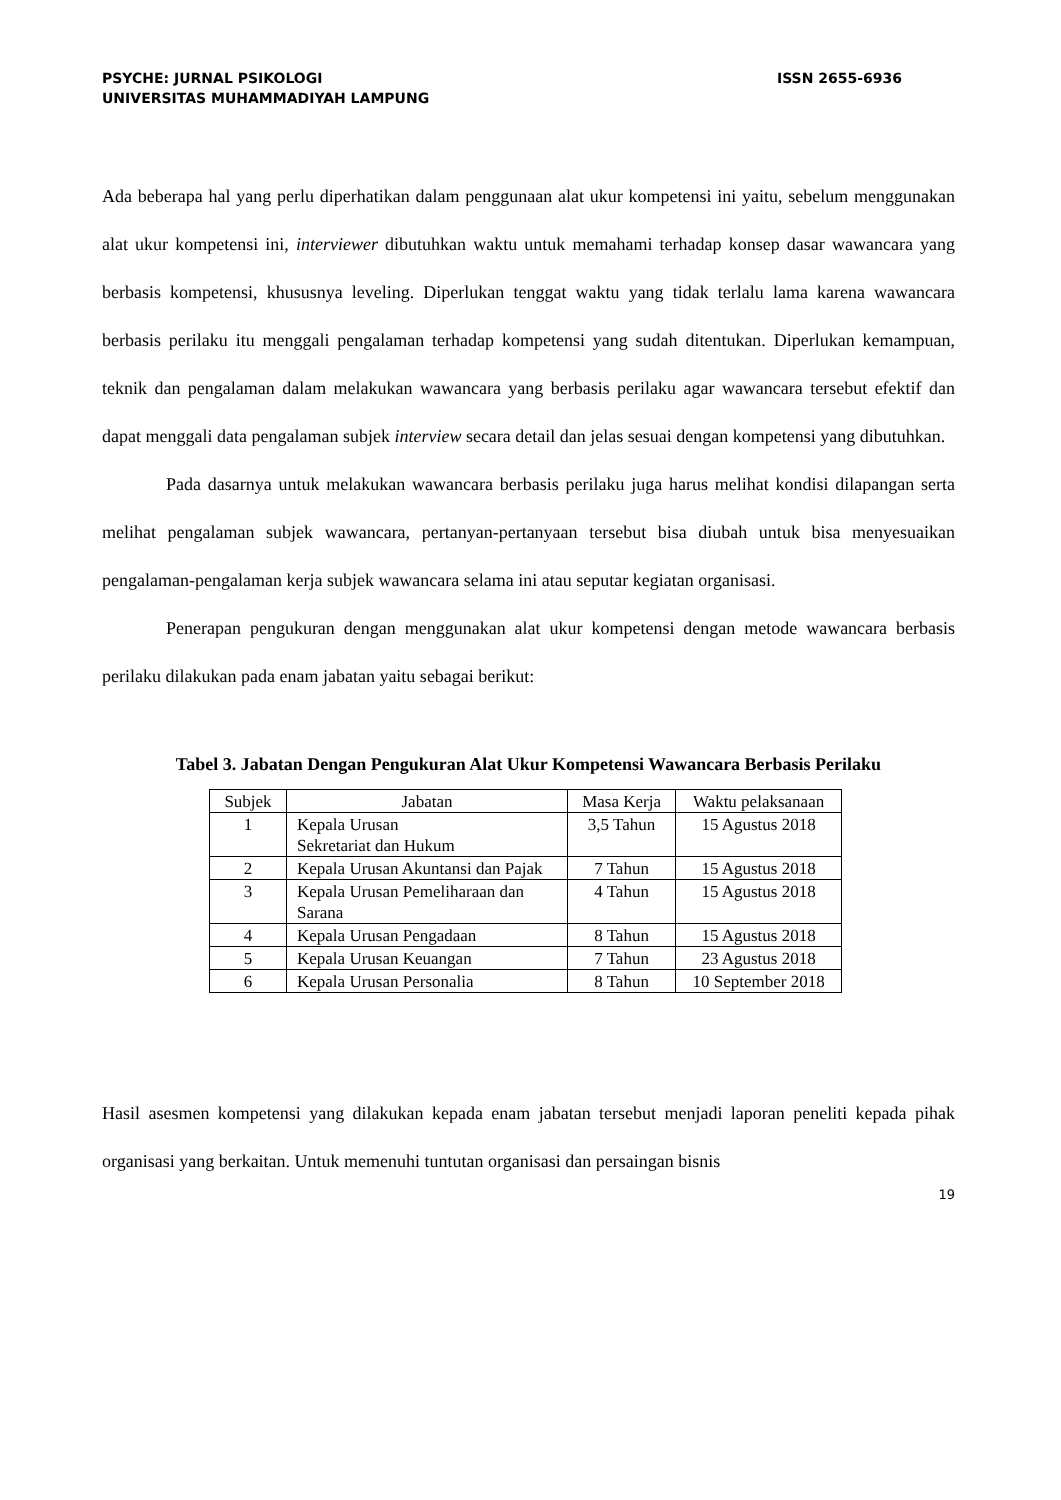PSYCHE: JURNAL PSIKOLOGI ISSN 2655-6936
UNIVERSITAS MUHAMMADIYAH LAMPUNG
Ada beberapa hal yang perlu diperhatikan dalam penggunaan alat ukur kompetensi ini yaitu, sebelum menggunakan alat ukur kompetensi ini, interviewer dibutuhkan waktu untuk memahami terhadap konsep dasar wawancara yang berbasis kompetensi, khususnya leveling. Diperlukan tenggat waktu yang tidak terlalu lama karena wawancara berbasis perilaku itu menggali pengalaman terhadap kompetensi yang sudah ditentukan. Diperlukan kemampuan, teknik dan pengalaman dalam melakukan wawancara yang berbasis perilaku agar wawancara tersebut efektif dan dapat menggali data pengalaman subjek interview secara detail dan jelas sesuai dengan kompetensi yang dibutuhkan.
Pada dasarnya untuk melakukan wawancara berbasis perilaku juga harus melihat kondisi dilapangan serta melihat pengalaman subjek wawancara, pertanyan-pertanyaan tersebut bisa diubah untuk bisa menyesuaikan pengalaman-pengalaman kerja subjek wawancara selama ini atau seputar kegiatan organisasi.
Penerapan pengukuran dengan menggunakan alat ukur kompetensi dengan metode wawancara berbasis perilaku dilakukan pada enam jabatan yaitu sebagai berikut:
Tabel 3. Jabatan Dengan Pengukuran Alat Ukur Kompetensi Wawancara Berbasis Perilaku
| Subjek | Jabatan | Masa Kerja | Waktu pelaksanaan |
| 1 | Kepala Urusan Sekretariat dan Hukum | 3,5 Tahun | 15 Agustus 2018 |
| 2 | Kepala Urusan Akuntansi dan Pajak | 7 Tahun | 15 Agustus 2018 |
| 3 | Kepala Urusan Pemeliharaan dan Sarana | 4 Tahun | 15 Agustus 2018 |
| 4 | Kepala Urusan Pengadaan | 8 Tahun | 15 Agustus 2018 |
| 5 | Kepala Urusan Keuangan | 7 Tahun | 23 Agustus 2018 |
| 6 | Kepala Urusan Personalia | 8 Tahun | 10 September 2018 |
Hasil asesmen kompetensi yang dilakukan kepada enam jabatan tersebut menjadi laporan peneliti kepada pihak organisasi yang berkaitan. Untuk memenuhi tuntutan organisasi dan persaingan bisnis
19